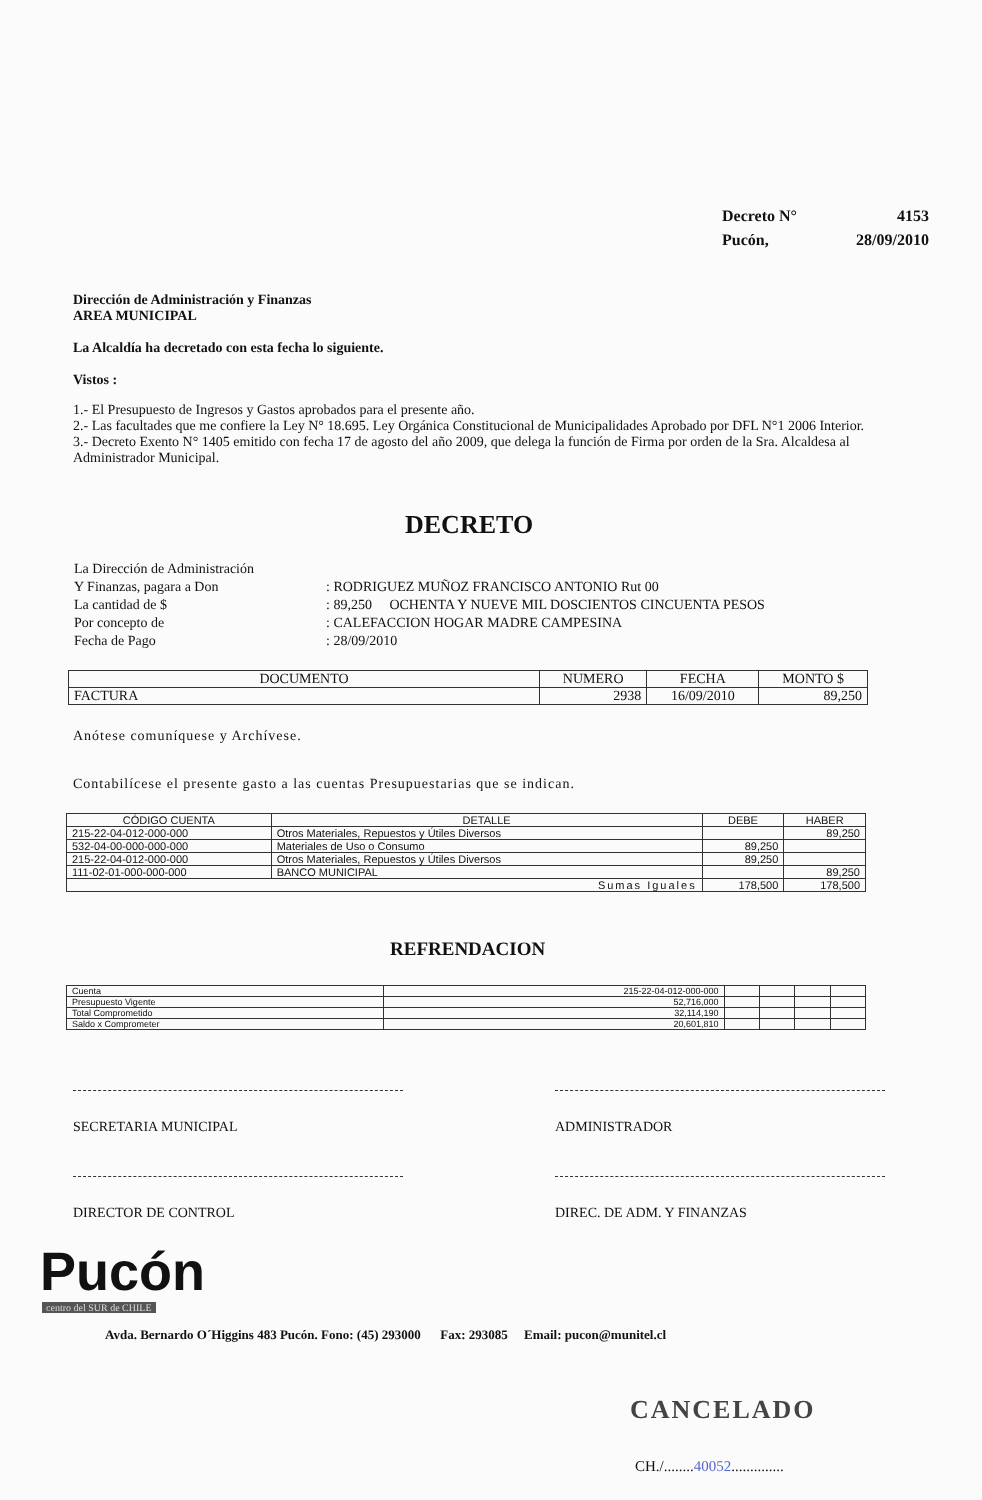| Decreto N° | 4153 |
| Pucón, | 28/09/2010 |
Dirección de Administración y Finanzas
AREA MUNICIPAL
La Alcaldía ha decretado con esta fecha lo siguiente.
Vistos :
1.- El Presupuesto de Ingresos y Gastos aprobados para el presente año.
2.- Las facultades que me confiere la Ley N° 18.695. Ley Orgánica Constitucional de Municipalidades Aprobado por DFL N°1 2006 Interior.
3.- Decreto Exento N° 1405 emitido con fecha 17 de agosto del año 2009, que delega la función de Firma por orden de la Sra. Alcaldesa al Administrador Municipal.
DECRETO
| La Dirección de Administración | |
| Y Finanzas, pagara a Don | : RODRIGUEZ MUÑOZ FRANCISCO ANTONIO Rut 00 |
| La cantidad de $ | : 89,250 OCHENTA Y NUEVE MIL DOSCIENTOS CINCUENTA PESOS |
| Por concepto de | : CALEFACCION HOGAR MADRE CAMPESINA |
| Fecha de Pago | : 28/09/2010 |
| DOCUMENTO | NUMERO | FECHA | MONTO $ |
| --- | --- | --- | --- |
| FACTURA | 2938 | 16/09/2010 | 89,250 |
Anótese comuníquese y Archívese.
Contabilícese el presente gasto a las cuentas Presupuestarias que se indican.
| CÓDIGO CUENTA | DETALLE | DEBE | HABER |
| --- | --- | --- | --- |
| 215-22-04-012-000-000 | Otros Materiales, Repuestos y Útiles Diversos | | 89,250 |
| 532-04-00-000-000-000 | Materiales de Uso o Consumo | 89,250 | |
| 215-22-04-012-000-000 | Otros Materiales, Repuestos y Útiles Diversos | 89,250 | |
| 111-02-01-000-000-000 | BANCO MUNICIPAL | | 89,250 |
| Sumas Iguales | | 178,500 | 178,500 |
REFRENDACION
| Cuenta | 215-22-04-012-000-000 | | | | |
| Presupuesto Vigente | 52,716,000 | | | | |
| Total Comprometido | 32,114,190 | | | | |
| Saldo x Comprometer | 20,601,810 | | | | |
SECRETARIA MUNICIPAL ADMINISTRADOR
DIRECTOR DE CONTROL DIREC. DE ADM. Y FINANZAS
Pucón
centro del SUR de CHILE
Avda. Bernardo O´Higgins 483 Pucón. Fono: (45) 293000 Fax: 293085 Email: pucon@munitel.cl
CANCELADO
CH./........40052..............